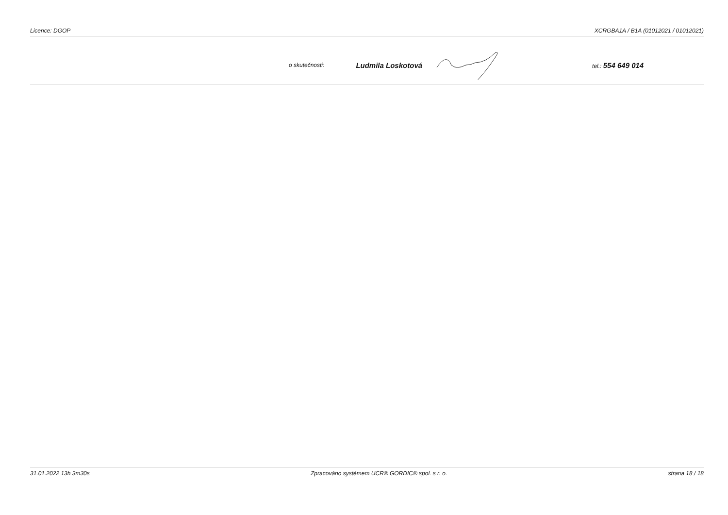Licence: DGOP XCRGBA1A / B1A (01012021 / 01012021)
o skutečnosti: Ludmila Loskotová tel.: 554 649 014
31.01.2022 13h 3m30s Zpracováno systémem UCR® GORDIC® spol. s r. o. strana 18 / 18